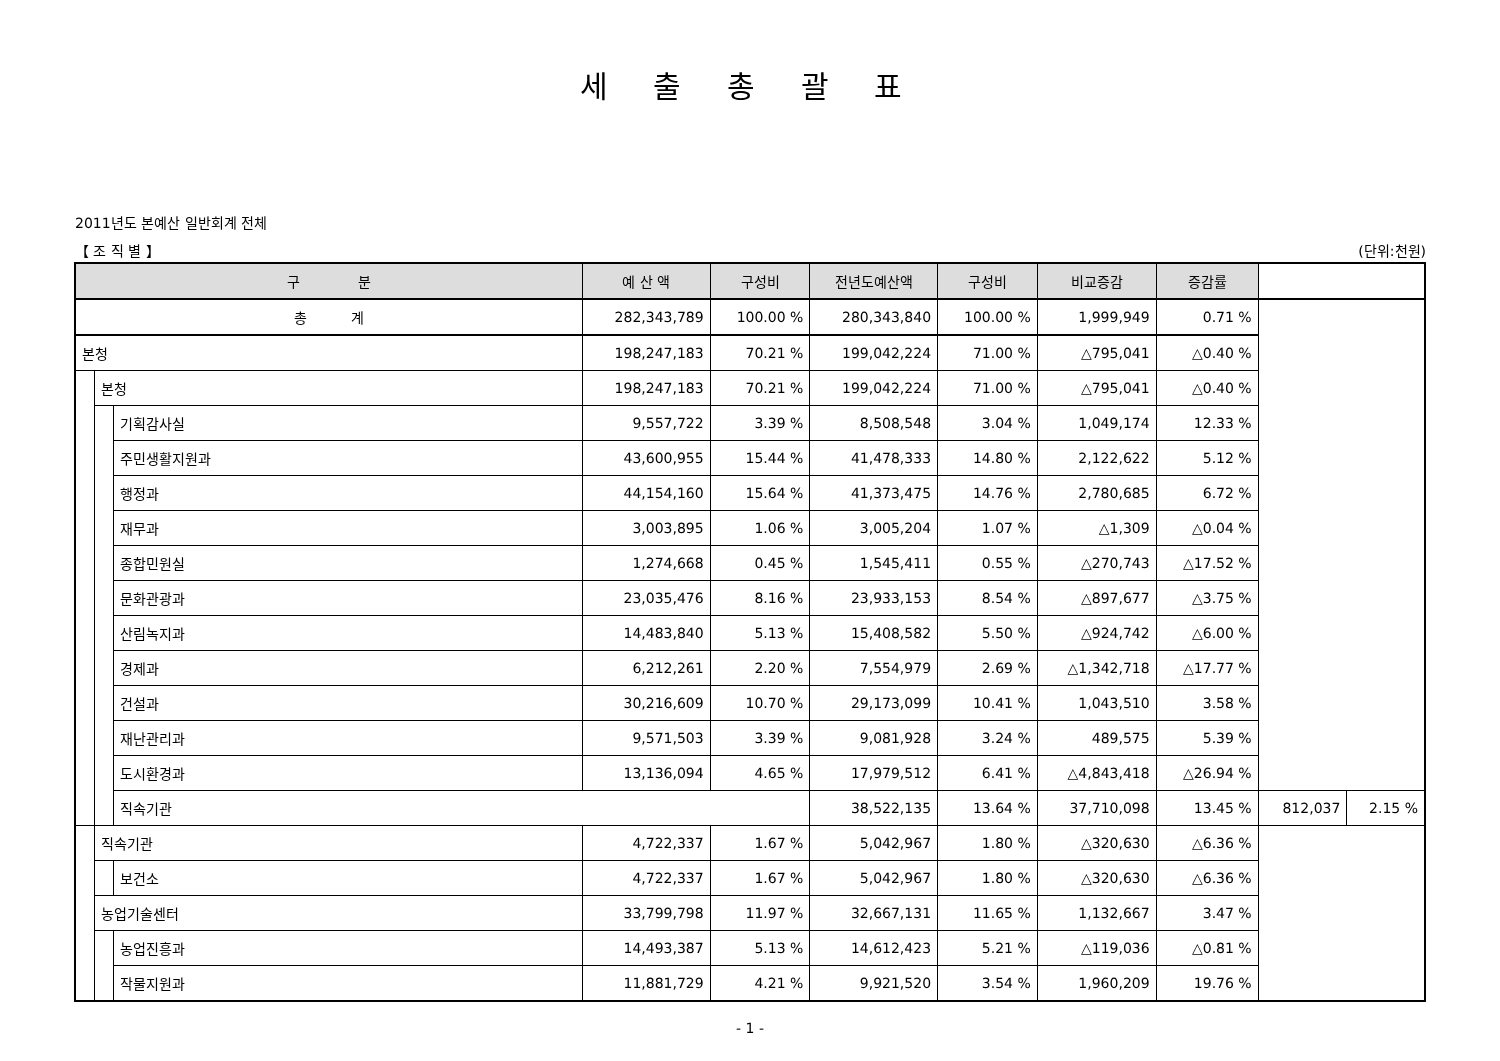세 출 총 괄 표
2011년도 본예산 일반회계 전체
【 조 직 별 】 (단위:천원)
| 구 분 | | | 예 산 액 | 구성비 | 전년도예산액 | 구성비 | 비교증감 | 증감률 | | |
| --- | --- | --- | --- | --- | --- | --- | --- | --- | --- | --- |
| 총 계 | | | 282,343,789 | 100.00 % | 280,343,840 | 100.00 % | 1,999,949 | 0.71 % | | |
| 본청 | | | 198,247,183 | 70.21 % | 199,042,224 | 71.00 % | △795,041 | △0.40 % | | |
| | 본청 | | 198,247,183 | 70.21 % | 199,042,224 | 71.00 % | △795,041 | △0.40 % | | |
| | | 기획감사실 | 9,557,722 | 3.39 % | 8,508,548 | 3.04 % | 1,049,174 | 12.33 % | | |
| | | 주민생활지원과 | 43,600,955 | 15.44 % | 41,478,333 | 14.80 % | 2,122,622 | 5.12 % | | |
| | | 행정과 | 44,154,160 | 15.64 % | 41,373,475 | 14.76 % | 2,780,685 | 6.72 % | | |
| | | 재무과 | 3,003,895 | 1.06 % | 3,005,204 | 1.07 % | △1,309 | △0.04 % | | |
| | | 종합민원실 | 1,274,668 | 0.45 % | 1,545,411 | 0.55 % | △270,743 | △17.52 % | | |
| | | 문화관광과 | 23,035,476 | 8.16 % | 23,933,153 | 8.54 % | △897,677 | △3.75 % | | |
| | | 산림녹지과 | 14,483,840 | 5.13 % | 15,408,582 | 5.50 % | △924,742 | △6.00 % | | |
| | | 경제과 | 6,212,261 | 2.20 % | 7,554,979 | 2.69 % | △1,342,718 | △17.77 % | | |
| | | 건설과 | 30,216,609 | 10.70 % | 29,173,099 | 10.41 % | 1,043,510 | 3.58 % | | |
| | | 재난관리과 | 9,571,503 | 3.39 % | 9,081,928 | 3.24 % | 489,575 | 5.39 % | | |
| | | 도시환경과 | 13,136,094 | 4.65 % | 17,979,512 | 6.41 % | △4,843,418 | △26.94 % | | |
| | | 직속기관 | | | 38,522,135 | 13.64 % | 37,710,098 | 13.45 % | 812,037 | 2.15 % |
| | 직속기관 | | 4,722,337 | 1.67 % | 5,042,967 | 1.80 % | △320,630 | △6.36 % | | |
| | | 보건소 | 4,722,337 | 1.67 % | 5,042,967 | 1.80 % | △320,630 | △6.36 % | | |
| | 농업기술센터 | | 33,799,798 | 11.97 % | 32,667,131 | 11.65 % | 1,132,667 | 3.47 % | | |
| | | 농업진흥과 | 14,493,387 | 5.13 % | 14,612,423 | 5.21 % | △119,036 | △0.81 % | | |
| | | 작물지원과 | 11,881,729 | 4.21 % | 9,921,520 | 3.54 % | 1,960,209 | 19.76 % | | |
- 1 -